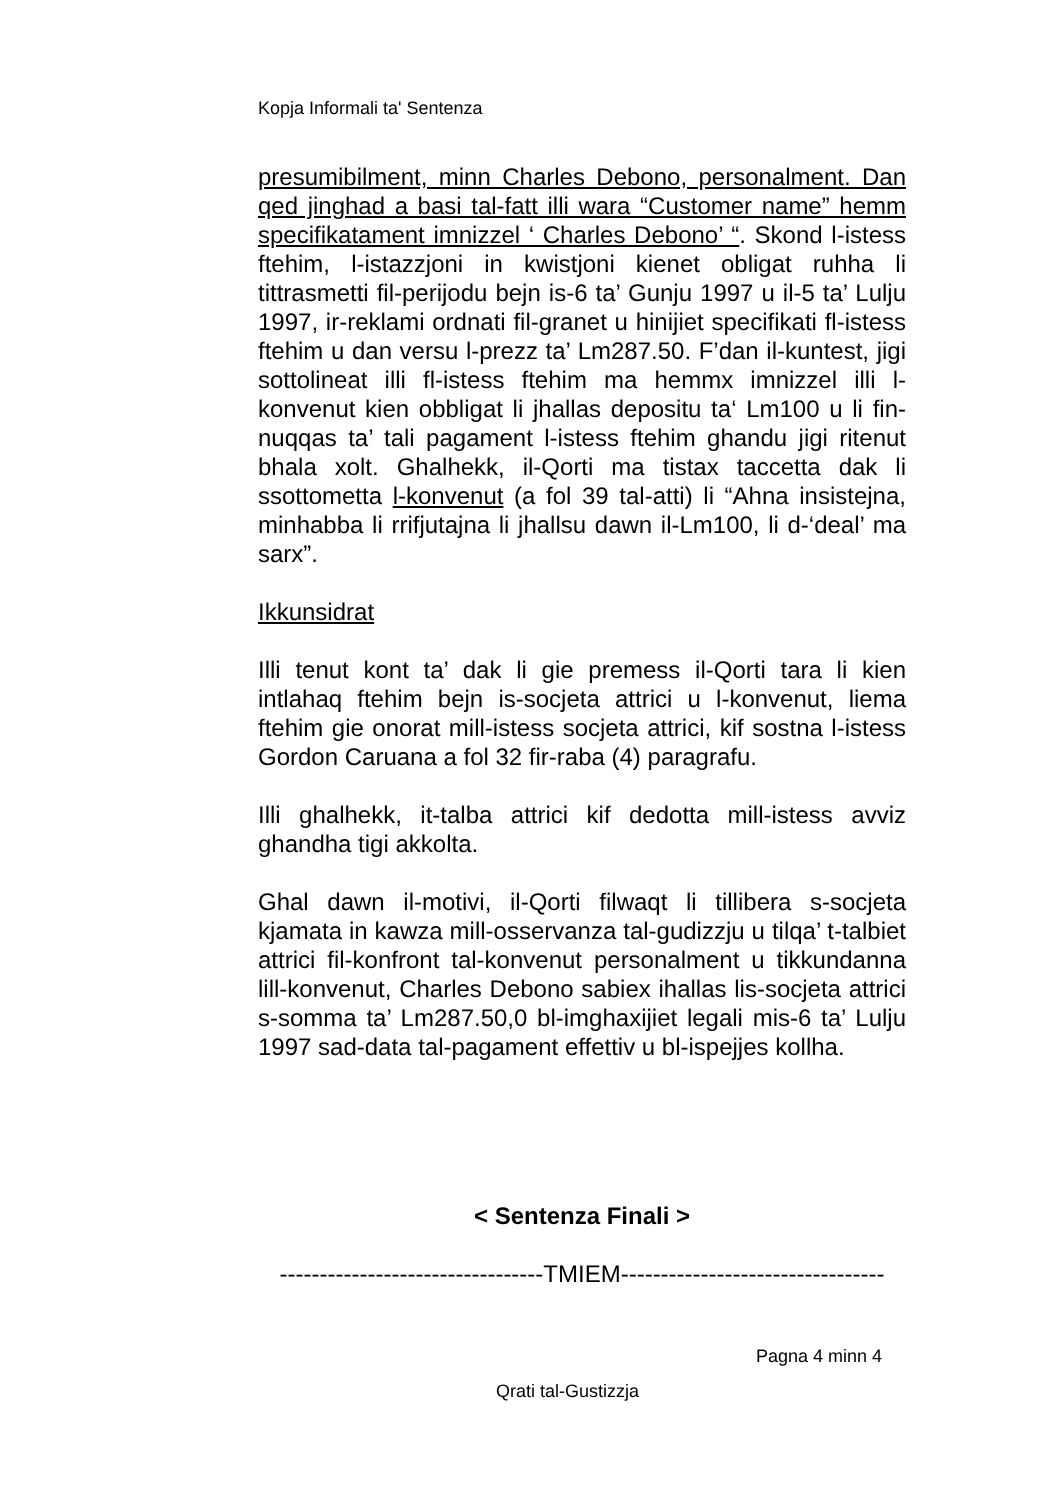Kopja Informali ta' Sentenza
presumibilment, minn Charles Debono, personalment. Dan qed jinghad a basi tal-fatt illi wara “Customer name” hemm specifikatament imnizzel ‘ Charles Debono’ “. Skond l-istess ftehim, l-istazzjoni in kwistjoni kienet obligat ruhha li tittrasmetti fil-perijodu bejn is-6 ta’ Gunju 1997 u il-5 ta’ Lulju 1997, ir-reklami ordnati fil-granet u hinijiet specifikati fl-istess ftehim u dan versu l-prezz ta’ Lm287.50. F’dan il-kuntest, jigi sottolineat illi fl-istess ftehim ma hemmx imnizzel illi l-konvenut kien obbligat li jhallas depositu ta‘ Lm100 u li fin-nuqqas ta’ tali pagament l-istess ftehim ghandu jigi ritenut bhala xolt. Ghalhekk, il-Qorti ma tistax taccetta dak li ssottometta l-konvenut (a fol 39 tal-atti) li “Ahna insistejna, minhabba li rrifjutajna li jhallsu dawn il-Lm100, li d-‘deal’ ma sarx”.
Ikkunsidrat
Illi tenut kont ta’ dak li gie premess il-Qorti tara li kien intlahaq ftehim bejn is-socjeta attrici u l-konvenut, liema ftehim gie onorat mill-istess socjeta attrici, kif sostna l-istess Gordon Caruana a fol 32 fir-raba (4) paragrafu.
Illi ghalhekk, it-talba attrici kif dedotta mill-istess avviz ghandha tigi akkolta.
Ghal dawn il-motivi, il-Qorti filwaqt li tillibera s-socjeta kjamata in kawza mill-osservanza tal-gudizzju u tilqa’ t-talbiet attrici fil-konfront tal-konvenut personalment u tikkundanna lill-konvenut, Charles Debono sabiex ihallas lis-socjeta attrici s-somma ta’ Lm287.50,0 bl-imghaxijiet legali mis-6 ta’ Lulju 1997 sad-data tal-pagament effettiv u bl-ispejjes kollha.
< Sentenza Finali >
---------------------------------TMIEM---------------------------------
Pagna 4 minn 4
Qrati tal-Gustizzja